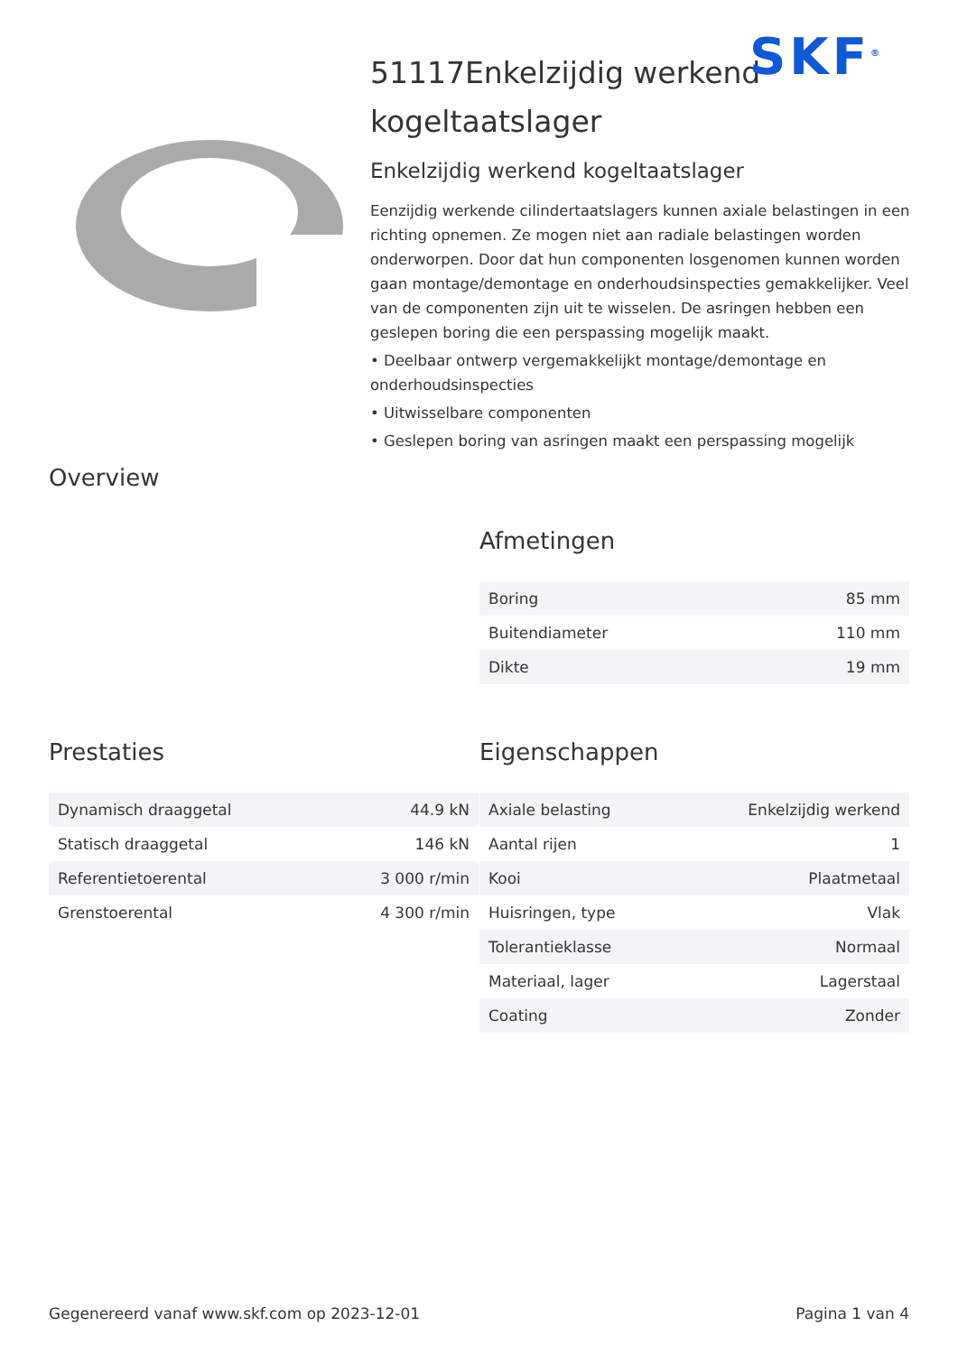SKF<sup>®</sup>
51117Enkelzijdig werkend kogeltaatslager
Enkelzijdig werkend kogeltaatslager
Eenzijdig werkende cilindertaatslagers kunnen axiale belastingen in een richting opnemen. Ze mogen niet aan radiale belastingen worden onderworpen. Door dat hun componenten losgenomen kunnen worden gaan montage/demontage en onderhoudsinspecties gemakkelijker. Veel van de componenten zijn uit te wisselen. De asringen hebben een geslepen boring die een perspassing mogelijk maakt.
• Deelbaar ontwerp vergemakkelijkt montage/demontage en onderhoudsinspecties
• Uitwisselbare componenten
• Geslepen boring van asringen maakt een perspassing mogelijk
Overview
Afmetingen
| Boring | 85 mm |
| Buitendiameter | 110 mm |
| Dikte | 19 mm |
Prestaties
| Dynamisch draaggetal | 44.9 kN |
| Statisch draaggetal | 146 kN |
| Referentietoerental | 3 000 r/min |
| Grenstoerental | 4 300 r/min |
Eigenschappen
| Axiale belasting | Enkelzijdig werkend |
| Aantal rijen | 1 |
| Kooi | Plaatmetaal |
| Huisringen, type | Vlak |
| Tolerantieklasse | Normaal |
| Materiaal, lager | Lagerstaal |
| Coating | Zonder |
Gegenereerd vanaf www.skf.com op 2023-12-01 Pagina 1 van 4